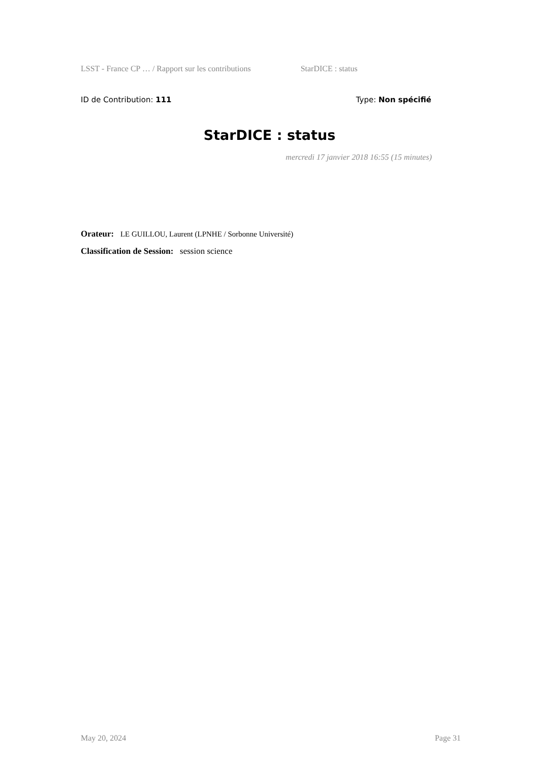LSST - France CP … / Rapport sur les contributions StarDICE : status
ID de Contribution: 111 Type: Non spécifié
StarDICE : status
mercredi 17 janvier 2018 16:55 (15 minutes)
Orateur: LE GUILLOU, Laurent (LPNHE / Sorbonne Université)
Classification de Session: session science
May 20, 2024 Page 31